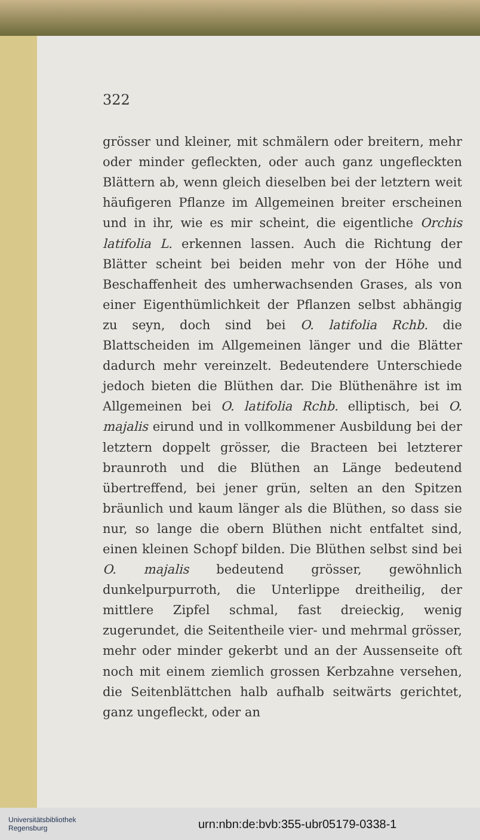322
grösser und kleiner, mit schmälern oder breitern, mehr oder minder gefleckten, oder auch ganz ungefleckten Blättern ab, wenn gleich dieselben bei der letztern weit häufigeren Pflanze im Allgemeinen breiter erscheinen und in ihr, wie es mir scheint, die eigentliche Orchis latifolia L. erkennen lassen. Auch die Richtung der Blätter scheint bei beiden mehr von der Höhe und Beschaffenheit des umherwachsenden Grases, als von einer Eigenthümlichkeit der Pflanzen selbst abhängig zu seyn, doch sind bei O. latifolia Rchb. die Blattscheiden im Allgemeinen länger und die Blätter dadurch mehr vereinzelt. Bedeutendere Unterschiede jedoch bieten die Blüthen dar. Die Blüthenähre ist im Allgemeinen bei O. latifolia Rchb. elliptisch, bei O. majalis eirund und in vollkommener Ausbildung bei der letztern doppelt grösser, die Bracteen bei letzterer braunroth und die Blüthen an Länge bedeutend übertreffend, bei jener grün, selten an den Spitzen bräunlich und kaum länger als die Blüthen, so dass sie nur, so lange die obern Blüthen nicht entfaltet sind, einen kleinen Schopf bilden. Die Blüthen selbst sind bei O. majalis bedeutend grösser, gewöhnlich dunkelpurpurroth, die Unterlippe dreitheilig, der mittlere Zipfel schmal, fast dreieckig, wenig zugerundet, die Seitentheile vier- und mehrmal grösser, mehr oder minder gekerbt und an der Aussenseite oft noch mit einem ziemlich grossen Kerbzahne versehen, die Seitenblättchen halb aufhalb seitwärts gerichtet, ganz ungefleckt, oder an
Universitätsbibliothek
Regensburg
urn:nbn:de:bvb:355-ubr05179-0338-1